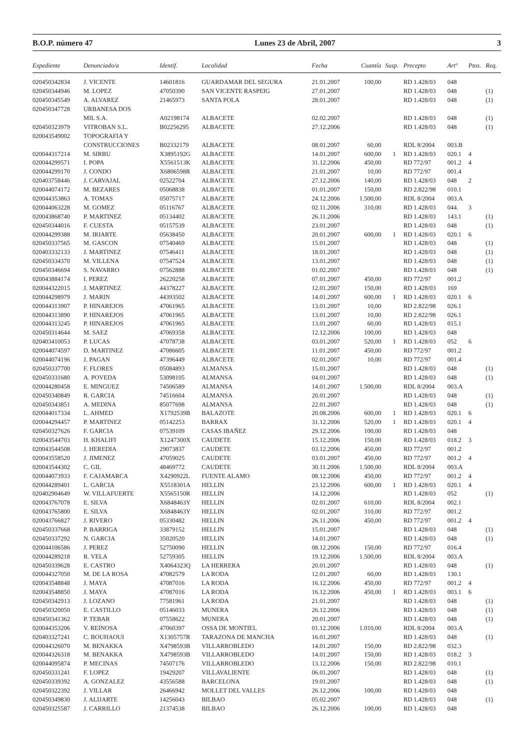B.O.P. número 47 Lunes 23 de Abril, 2007 3
| Expediente | Denunciado/a | Identif. | Localidad | Fecha | Cuantía | Susp. | Precepto | Artº | Ptos. | Req. |
| --- | --- | --- | --- | --- | --- | --- | --- | --- | --- | --- |
| 020450342834 | J. VICENTE | 14601816 | GUARDAMAR DEL SEGURA | 21.01.2007 | 100,00 | | RD 1.428/03 | 048 | | |
| 020450344946 | M. LOPEZ | 47050390 | SAN VICENTE RASPEIG | 27.01.2007 | | | RD 1.428/03 | 048 | | (1) |
| 020450345549 | A. ALVAREZ | 21465973 | SANTA POLA | 28.01.2007 | | | RD 1.428/03 | 048 | | (1) |
| 020450347728 | URBANESA DOS | | | | | | | | | |
| | MIL S.A. | A02198174 | ALBACETE | 02.02.2007 | | | RD 1.428/03 | 048 | | (1) |
| 020450323979 | VITROBAN S.L. | B02256295 | ALBACETE | 27.12.2006 | | | RD 1.428/03 | 048 | | (1) |
| 020043549002 | TOPOGRAFIA Y | | | | | | | | | |
| | CONSTRUCCIONES | B02332179 | ALBACETE | 08.01.2007 | 60,00 | | RDL 8/2004 | 003.B | | |
| 020044317214 | M. SIRBU | X3895192G | ALBACETE | 14.01.2007 | 600,00 | 1 | RD 1.428/03 | 020.1 | 4 | |
| 020044299571 | I. POPA | X5561513K | ALBACETE | 31.12.2006 | 450,00 | | RD 772/97 | 001.2 | 4 | |
| 020044299170 | J. CONDO | X6806598R | ALBACETE | 21.01.2007 | 10,00 | | RD 772/97 | 001.4 | | |
| 020403758446 | J. CARVAJAL | 02522704 | ALBACETE | 27.12.2006 | 140,00 | | RD 1.428/03 | 048 | 2 | |
| 020044074172 | M. BEZARES | 05068838 | ALBACETE | 01.01.2007 | 150,00 | | RD 2.822/98 | 010.1 | | |
| 020044353863 | A. TOMAS | 05075717 | ALBACETE | 24.12.2006 | 1.500,00 | | RDL 8/2004 | 003.A | | |
| 020044063228 | M. GOMEZ | 05116767 | ALBACETE | 02.11.2006 | 310,00 | | RD 1.428/03 | 044. | 3 | |
| 020043868740 | P. MARTINEZ | 05134402 | ALBACETE | 26.11.2006 | | | RD 1.428/03 | 143.1 | | (1) |
| 020450344016 | F. CUESTA | 05157539 | ALBACETE | 23.01.2007 | | | RD 1.428/03 | 048 | | (1) |
| 020044299388 | M. IRIARTE | 05638450 | ALBACETE | 20.01.2007 | 600,00 | 1 | RD 1.428/03 | 020.1 | 6 | |
| 020450337565 | M. GASCON | 07540469 | ALBACETE | 15.01.2007 | | | RD 1.428/03 | 048 | | (1) |
| 020403332133 | J. MARTINEZ | 07546411 | ALBACETE | 18.01.2007 | | | RD 1.428/03 | 048 | | (1) |
| 020450334370 | M. VILLENA | 07547524 | ALBACETE | 13.01.2007 | | | RD 1.428/03 | 048 | | (1) |
| 020450346694 | S. NAVARRO | 07562888 | ALBACETE | 01.02.2007 | | | RD 1.428/03 | 048 | | (1) |
| 020043884174 | I. PEREZ | 26220258 | ALBACETE | 07.01.2007 | 450,00 | | RD 772/97 | 001.2 | | |
| 020044322015 | J. MARTINEZ | 44378227 | ALBACETE | 12.01.2007 | 150,00 | | RD 1.428/03 | 169 | | |
| 020044298979 | J. MARIN | 44393502 | ALBACETE | 14.01.2007 | 600,00 | 1 | RD 1.428/03 | 020.1 | 6 | |
| 020044313907 | P. HINAREJOS | 47061965 | ALBACETE | 13.01.2007 | 10,00 | | RD 2.822/98 | 026.1 | | |
| 020044313890 | P. HINAREJOS | 47061965 | ALBACETE | 13.01.2007 | 10,00 | | RD 2.822/98 | 026.1 | | |
| 020044313245 | P. HINAREJOS | 47061965 | ALBACETE | 13.01.2007 | 60,00 | | RD 1.428/03 | 015.1 | | |
| 020450314644 | M. SAEZ | 47069358 | ALBACETE | 12.12.2006 | 100,00 | | RD 1.428/03 | 048 | | |
| 020403410053 | P. LUCAS | 47078738 | ALBACETE | 03.01.2007 | 520,00 | 1 | RD 1.428/03 | 052 | 6 | |
| 020044074597 | D. MARTINEZ | 47086605 | ALBACETE | 11.01.2007 | 450,00 | | RD 772/97 | 001.2 | | |
| 020044074196 | J. PAGAN | 47396449 | ALBACETE | 02.01.2007 | 10,00 | | RD 772/97 | 001.4 | | |
| 020450337700 | F. FLORES | 05084893 | ALMANSA | 15.01.2007 | | | RD 1.428/03 | 048 | | (1) |
| 020450331680 | A. POVEDA | 53098105 | ALMANSA | 04.01.2007 | | | RD 1.428/03 | 048 | | (1) |
| 020044280458 | E. MINGUEZ | 74506589 | ALMANSA | 14.01.2007 | 1.500,00 | | RDL 8/2004 | 003.A | | |
| 020450340849 | R. GARCIA | 74516604 | ALMANSA | 20.01.2007 | | | RD 1.428/03 | 048 | | (1) |
| 020450343851 | A. MEDINA | 85077698 | ALMANSA | 22.01.2007 | | | RD 1.428/03 | 048 | | (1) |
| 020044017334 | L. AHMED | X1792539B | BALAZOTE | 20.08.2006 | 600,00 | 1 | RD 1.428/03 | 020.1 | 6 | |
| 020044294457 | P. MARTINEZ | 05142253 | BARRAX | 31.12.2006 | 520,00 | 1 | RD 1.428/03 | 020.1 | 4 | |
| 020450327626 | F. GARCIA | 07539109 | CASAS IBAÑEZ | 29.12.2006 | 100,00 | | RD 1.428/03 | 048 | | |
| 020043544703 | H. KHALIFI | X1247300X | CAUDETE | 15.12.2006 | 150,00 | | RD 1.428/03 | 018.2 | 3 | |
| 020043544508 | J. HEREDIA | 29073837 | CAUDETE | 03.12.2006 | 450,00 | | RD 772/97 | 001.2 | | |
| 020043558520 | J. JIMENEZ | 47059025 | CAUDETE | 03.01.2007 | 450,00 | | RD 772/97 | 001.2 | 4 | |
| 020043544302 | C. GIL | 48469772 | CAUDETE | 30.11.2006 | 1.500,00 | | RDL 8/2004 | 003.A | | |
| 020044073933 | F. CAJAMARCA | X4290922L | FUENTE ALAMO | 08.12.2006 | 450,00 | | RD 772/97 | 001.2 | 4 | |
| 020044289401 | L. GARCIA | X5518301A | HELLIN | 23.12.2006 | 600,00 | 1 | RD 1.428/03 | 020.1 | 4 | |
| 020402904649 | W. VILLAFUERTE | X5565150R | HELLIN | 14.12.2006 | | | RD 1.428/03 | 052 | | (1) |
| 020043767078 | E. SILVA | X6848463Y | HELLIN | 02.01.2007 | 610,00 | | RDL 8/2004 | 002.1 | | |
| 020043765800 | E. SILVA | X6848463Y | HELLIN | 02.01.2007 | 310,00 | | RD 772/97 | 001.2 | | |
| 020043766827 | J. RIVERO | 05330482 | HELLIN | 26.11.2006 | 450,00 | | RD 772/97 | 001.2 | 4 | |
| 020450337668 | P. BARRIGA | 33879152 | HELLIN | 15.01.2007 | | | RD 1.428/03 | 048 | | (1) |
| 020450337292 | N. GARCIA | 35020520 | HELLIN | 14.01.2007 | | | RD 1.428/03 | 048 | | (1) |
| 020044106586 | J. PEREZ | 52750090 | HELLIN | 08.12.2006 | 150,00 | | RD 772/97 | 016.4 | | |
| 020044289218 | R. VELA | 52759305 | HELLIN | 19.12.2006 | 1.500,00 | | RDL 8/2004 | 003.A | | |
| 020450339628 | E. CASTRO | X4064323Q | LA HERRERA | 20.01.2007 | | | RD 1.428/03 | 048 | | (1) |
| 020044327050 | M. DE LA ROSA | 47082579 | LA RODA | 12.01.2007 | 60,00 | | RD 1.428/03 | 130.1 | | |
| 020043548848 | J. MAYA | 47087016 | LA RODA | 16.12.2006 | 450,00 | | RD 772/97 | 001.2 | 4 | |
| 020043548850 | J. MAYA | 47087016 | LA RODA | 16.12.2006 | 450,00 | 1 | RD 1.428/03 | 003.1 | 6 | |
| 020450342913 | J. LOZANO | 77581961 | LA RODA | 21.01.2007 | | | RD 1.428/03 | 048 | | (1) |
| 020450320050 | E. CASTILLO | 05146033 | MUNERA | 26.12.2006 | | | RD 1.428/03 | 048 | | (1) |
| 020450341362 | P. TEBAR | 07558622 | MUNERA | 20.01.2007 | | | RD 1.428/03 | 048 | | (1) |
| 020044353206 | V. REINOSA | 47060397 | OSSA DE MONTIEL | 01.12.2006 | 1.010,00 | | RDL 8/2004 | 003.A | | |
| 020403327241 | C. BOUHAOUI | X1305757R | TARAZONA DE MANCHA | 16.01.2007 | | | RD 1.428/03 | 048 | | (1) |
| 020044326070 | M. BENAKKA | X4798593B | VILLARROBLEDO | 14.01.2007 | 150,00 | | RD 2.822/98 | 032.3 | | |
| 020044326318 | M. BENAKKA | X4798593B | VILLARROBLEDO | 14.01.2007 | 150,00 | | RD 1.428/03 | 018.2 | 3 | |
| 020044095874 | P. MECINAS | 74507176 | VILLARROBLEDO | 13.12.2006 | 150,00 | | RD 2.822/98 | 010.1 | | |
| 020450331241 | F. LOPEZ | 19429207 | VILLAVALIENTE | 06.01.2007 | | | RD 1.428/03 | 048 | | (1) |
| 020450339392 | A. GONZALEZ | 43556588 | BARCELONA | 19.01.2007 | | | RD 1.428/03 | 048 | | (1) |
| 020450322392 | J. VILLAR | 26466942 | MOLLET DEL VALLES | 26.12.2006 | 100,00 | | RD 1.428/03 | 048 | | |
| 020450349830 | J. ALIJARTE | 14256043 | BILBAO | 05.02.2007 | | | RD 1.428/03 | 048 | | (1) |
| 020450325587 | J. CARRILLO | 21374538 | BILBAO | 26.12.2006 | 100,00 | | RD 1.428/03 | 048 | | |